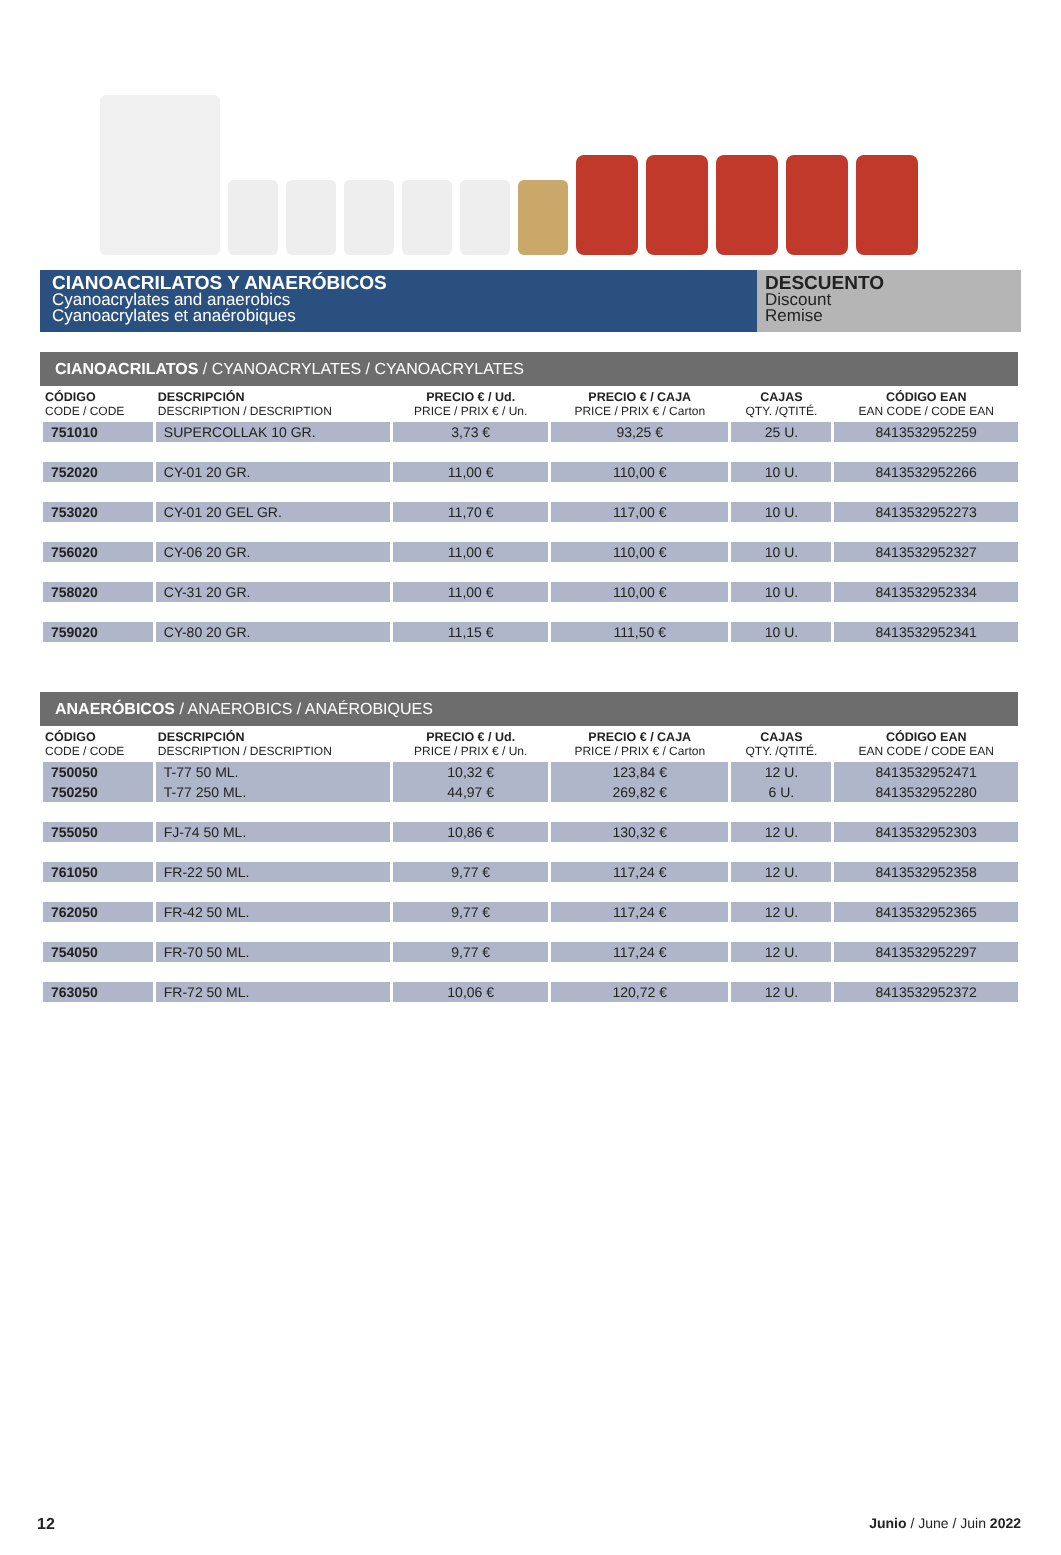CIANOACRILATOS Y ANAERÓBICOS
Cyanoacrylates and anaerobics
Cyanoacrylates et anaérobiques
DESCUENTO
Discount
Remise
CIANOACRILATOS / CYANOACRYLATES / CYANOACRYLATES
| CÓDIGO CODE / CODE | DESCRIPCIÓN DESCRIPTION / DESCRIPTION | PRECIO € / Ud. PRICE / PRIX € / Un. | PRECIO € / CAJA PRICE / PRIX € / Carton | CAJAS QTY. /QTITÉ. | CÓDIGO EAN EAN CODE / CODE EAN |
| --- | --- | --- | --- | --- | --- |
| 751010 | SUPERCOLLAK 10 GR. | 3,73 € | 93,25 € | 25 U. | 8413532952259 |
| 752020 | CY-01 20 GR. | 11,00 € | 110,00 € | 10 U. | 8413532952266 |
| 753020 | CY-01 20 GEL GR. | 11,70 € | 117,00 € | 10 U. | 8413532952273 |
| 756020 | CY-06 20 GR. | 11,00 € | 110,00 € | 10 U. | 8413532952327 |
| 758020 | CY-31 20 GR. | 11,00 € | 110,00 € | 10 U. | 8413532952334 |
| 759020 | CY-80 20 GR. | 11,15 € | 111,50 € | 10 U. | 8413532952341 |
ANAERÓBICOS / ANAEROBICS / ANAÉROBIQUES
| CÓDIGO CODE / CODE | DESCRIPCIÓN DESCRIPTION / DESCRIPTION | PRECIO € / Ud. PRICE / PRIX € / Un. | PRECIO € / CAJA PRICE / PRIX € / Carton | CAJAS QTY. /QTITÉ. | CÓDIGO EAN EAN CODE / CODE EAN |
| --- | --- | --- | --- | --- | --- |
| 750050 | T-77 50 ML. | 10,32 € | 123,84 € | 12 U. | 8413532952471 |
| 750250 | T-77 250 ML. | 44,97 € | 269,82 € | 6 U. | 8413532952280 |
| 755050 | FJ-74 50 ML. | 10,86 € | 130,32 € | 12 U. | 8413532952303 |
| 761050 | FR-22 50 ML. | 9,77 € | 117,24 € | 12 U. | 8413532952358 |
| 762050 | FR-42 50 ML. | 9,77 € | 117,24 € | 12 U. | 8413532952365 |
| 754050 | FR-70 50 ML. | 9,77 € | 117,24 € | 12 U. | 8413532952297 |
| 763050 | FR-72 50 ML. | 10,06 € | 120,72 € | 12 U. | 8413532952372 |
12 Junio / June / Juin 2022